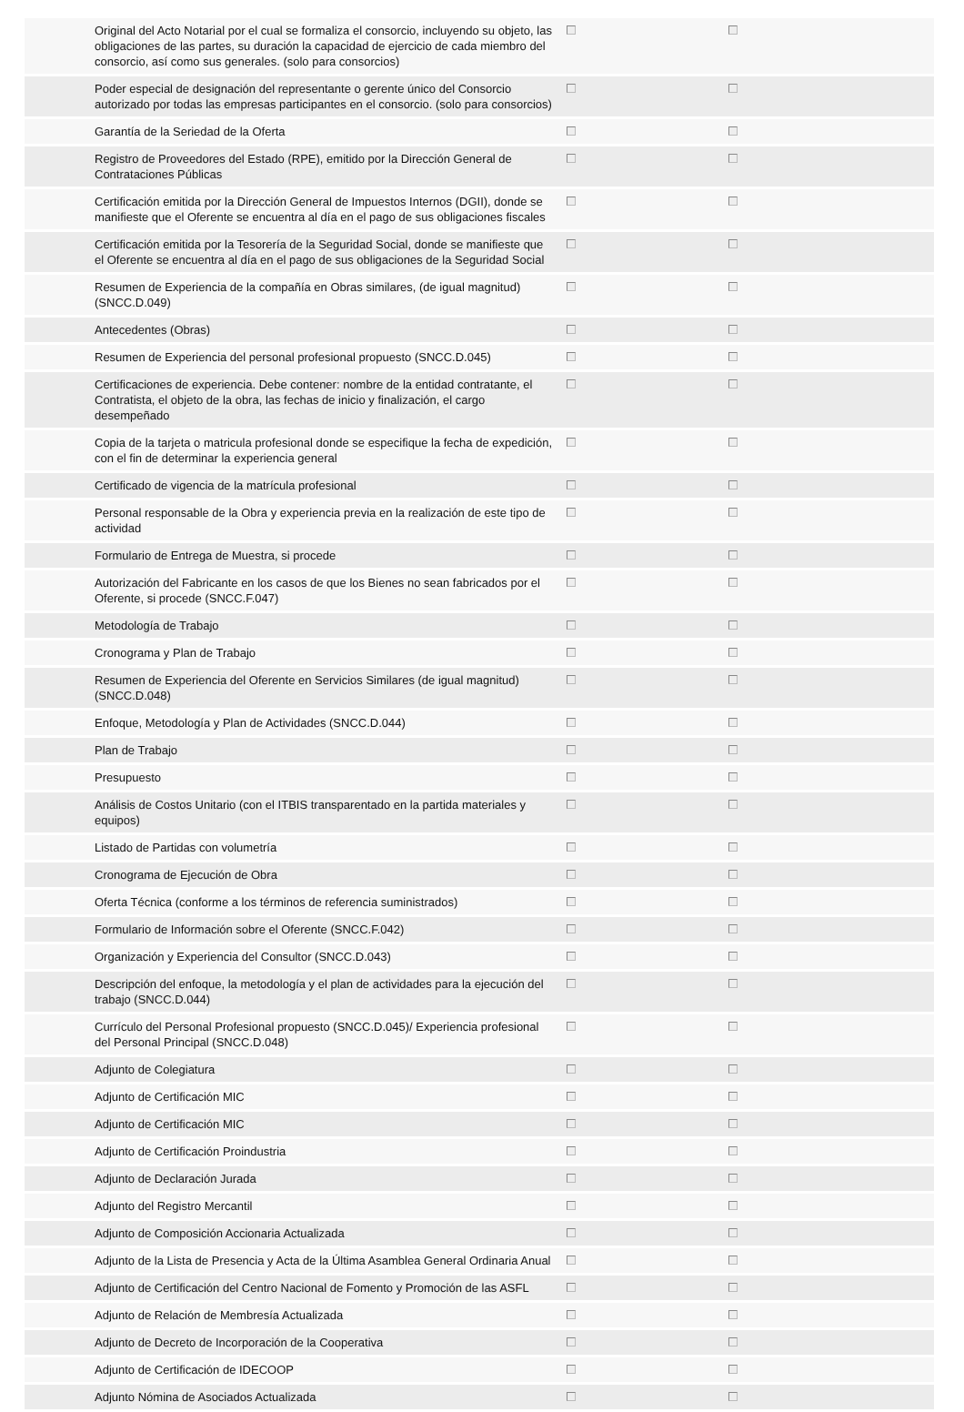| | Original del Acto Notarial por el cual se formaliza el consorcio, incluyendo su objeto, las obligaciones de las partes, su duración la capacidad de ejercicio de cada miembro del consorcio, así como sus generales. (solo para consorcios) | | |
| | Poder especial de designación del representante o gerente único del Consorcio autorizado por todas las empresas participantes en el consorcio. (solo para consorcios) | | |
| | Garantía de la Seriedad de la Oferta | | |
| | Registro de Proveedores del Estado (RPE), emitido por la Dirección General de Contrataciones Públicas | | |
| | Certificación emitida por la Dirección General de Impuestos Internos (DGII), donde se manifieste que el Oferente se encuentra al día en el pago de sus obligaciones fiscales | | |
| | Certificación emitida por la Tesorería de la Seguridad Social, donde se manifieste que el Oferente se encuentra al día en el pago de sus obligaciones de la Seguridad Social | | |
| | Resumen de Experiencia de la compañía en Obras similares, (de igual magnitud) (SNCC.D.049) | | |
| | Antecedentes (Obras) | | |
| | Resumen de Experiencia del personal profesional propuesto (SNCC.D.045) | | |
| | Certificaciones de experiencia. Debe contener: nombre de la entidad contratante, el Contratista, el objeto de la obra, las fechas de inicio y finalización, el cargo desempeñado | | |
| | Copia de la tarjeta o matricula profesional donde se especifique la fecha de expedición, con el fin de determinar la experiencia general | | |
| | Certificado de vigencia de la matrícula profesional | | |
| | Personal responsable de la Obra y experiencia previa en la realización de este tipo de actividad | | |
| | Formulario de Entrega de Muestra, si procede | | |
| | Autorización del Fabricante en los casos de que los Bienes no sean fabricados por el Oferente, si procede (SNCC.F.047) | | |
| | Metodología de Trabajo | | |
| | Cronograma y Plan de Trabajo | | |
| | Resumen de Experiencia del Oferente en Servicios Similares (de igual magnitud) (SNCC.D.048) | | |
| | Enfoque, Metodología y Plan de Actividades (SNCC.D.044) | | |
| | Plan de Trabajo | | |
| | Presupuesto | | |
| | Análisis de Costos Unitario (con el ITBIS transparentado en la partida materiales y equipos) | | |
| | Listado de Partidas con volumetría | | |
| | Cronograma de Ejecución de Obra | | |
| | Oferta Técnica (conforme a los términos de referencia suministrados) | | |
| | Formulario de Información sobre el Oferente (SNCC.F.042) | | |
| | Organización y Experiencia del Consultor (SNCC.D.043) | | |
| | Descripción del enfoque, la metodología y el plan de actividades para la ejecución del trabajo (SNCC.D.044) | | |
| | Currículo del Personal Profesional propuesto (SNCC.D.045)/ Experiencia profesional del Personal Principal (SNCC.D.048) | | |
| | Adjunto de Colegiatura | | |
| | Adjunto de Certificación MIC | | |
| | Adjunto de Certificación MIC | | |
| | Adjunto de Certificación Proindustria | | |
| | Adjunto de Declaración Jurada | | |
| | Adjunto del Registro Mercantil | | |
| | Adjunto de Composición Accionaria Actualizada | | |
| | Adjunto de la Lista de Presencia y Acta de la Última Asamblea General Ordinaria Anual | | |
| | Adjunto de Certificación del Centro Nacional de Fomento y Promoción de las ASFL | | |
| | Adjunto de Relación de Membresía Actualizada | | |
| | Adjunto de Decreto de Incorporación de la Cooperativa | | |
| | Adjunto de Certificación de IDECOOP | | |
| | Adjunto Nómina de Asociados Actualizada | | |